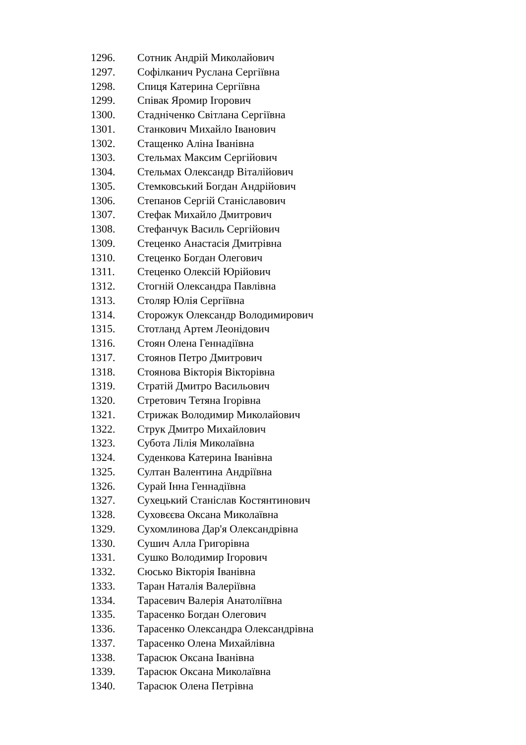1296. Сотник Андрій Миколайович
1297. Софілканич Руслана Сергіївна
1298. Спиця Катерина Сергіївна
1299. Співак Яромир Ігорович
1300. Стадніченко Світлана Сергіївна
1301. Станкович Михайло Іванович
1302. Стащенко Аліна Іванівна
1303. Стельмах Максим Сергійович
1304. Стельмах Олександр Віталійович
1305. Стемковський Богдан Андрійович
1306. Степанов Сергій Станіславович
1307. Стефак Михайло Дмитрович
1308. Стефанчук Василь Сергійович
1309. Стеценко Анастасія Дмитрівна
1310. Стеценко Богдан Олегович
1311. Стеценко Олексій Юрійович
1312. Стогній Олександра Павлівна
1313. Столяр Юлія Сергіївна
1314. Сторожук Олександр Володимирович
1315. Стотланд Артем Леонідович
1316. Стоян Олена Геннадіївна
1317. Стоянов Петро Дмитрович
1318. Стоянова Вікторія Вікторівна
1319. Стратій Дмитро Васильович
1320. Стретович Тетяна Ігорівна
1321. Стрижак Володимир Миколайович
1322. Струк Дмитро Михайлович
1323. Субота Лілія Миколаївна
1324. Суденкова Катерина Іванівна
1325. Султан Валентина Андріївна
1326. Сурай Інна Геннадіївна
1327. Сухецький Станіслав Костянтинович
1328. Суховєєва Оксана Миколаївна
1329. Сухомлинова Дар'я Олександрівна
1330. Сушич Алла Григорівна
1331. Сушко Володимир Ігорович
1332. Сюсько Вікторія Іванівна
1333. Таран Наталія Валеріївна
1334. Тарасевич Валерія Анатоліївна
1335. Тарасенко Богдан Олегович
1336. Тарасенко Олександра Олександрівна
1337. Тарасенко Олена Михайлівна
1338. Тарасюк Оксана Іванівна
1339. Тарасюк Оксана Миколаївна
1340. Тарасюк Олена Петрівна